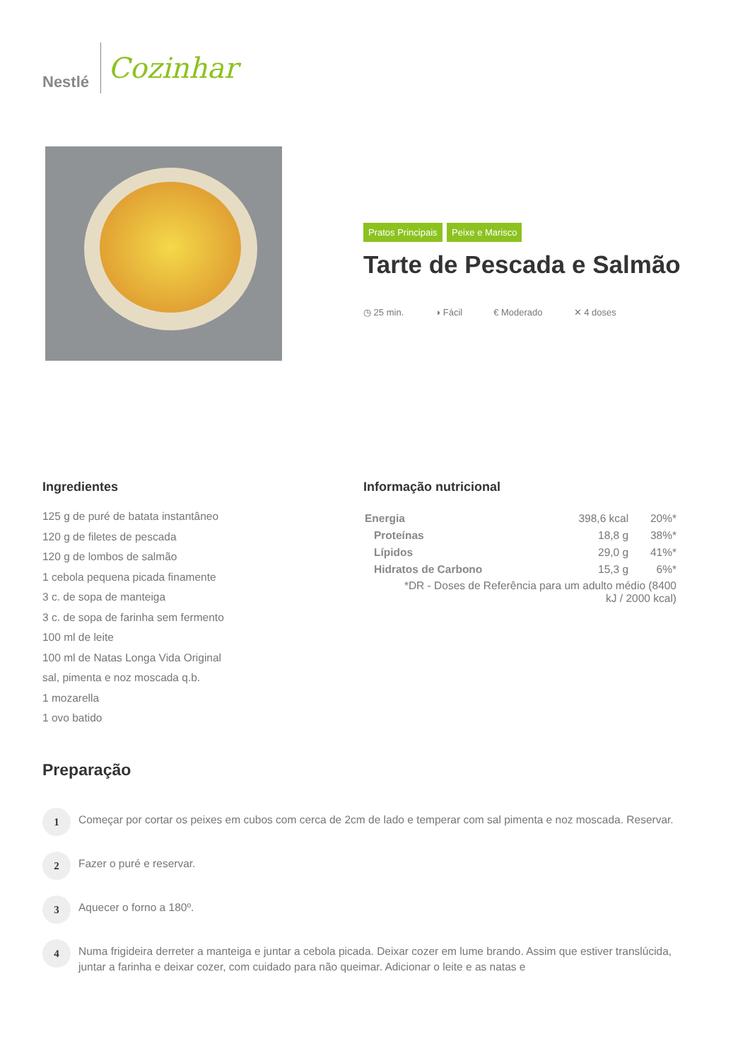Nestlé
Cozinhar
Pratos Principais Peixe e Marisco
Tarte de Pescada e Salmão
◷ 25 min. ◑ Fácil € Moderado ✕ 4 doses
Ingredientes
125 g de puré de batata instantâneo
120 g de filetes de pescada
120 g de lombos de salmão
1 cebola pequena picada finamente
3 c. de sopa de manteiga
3 c. de sopa de farinha sem fermento
100 ml de leite
100 ml de Natas Longa Vida Original
sal, pimenta e noz moscada q.b.
1 mozarella
1 ovo batido
Informação nutricional
| Energia | 398,6 kcal | 20%* |
| Proteínas | 18,8 g | 38%* |
| Lípidos | 29,0 g | 41%* |
| Hidratos de Carbono | 15,3 g | 6%* |
| *DR - Doses de Referência para um adulto médio (8400 kJ / 2000 kcal) | | |
Preparação
1
Começar por cortar os peixes em cubos com cerca de 2cm de lado e temperar com sal pimenta e noz moscada. Reservar.
2
Fazer o puré e reservar.
3
Aquecer o forno a 180º.
4
Numa frigideira derreter a manteiga e juntar a cebola picada. Deixar cozer em lume brando. Assim que estiver translúcida, juntar a farinha e deixar cozer, com cuidado para não queimar. Adicionar o leite e as natas e